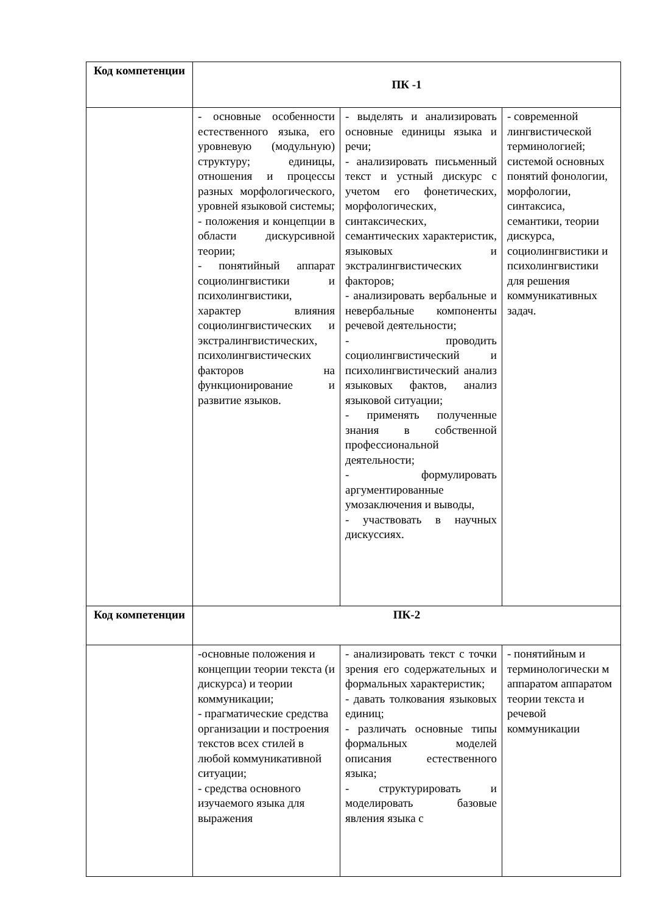| Код компетенции | ПК -1 | | |
| --- | --- | --- | --- |
| | - основные особенности естественного языка, его уровневую (модульную) структуру; единицы, отношения и процессы разных морфологического, уровней языковой системы; - положения и концепции в области дискурсивной теории; - понятийный аппарат социолингвистики и психолингвистики, характер влияния социолингвистических и экстралингвистических, психолингвистических факторов на функционирование и развитие языков. | - выделять и анализировать основные единицы языка и речи; - анализировать письменный текст и устный дискурс с учетом его фонетических, морфологических, синтаксических, семантических характеристик, языковых и экстралингвистических факторов; - анализировать вербальные и невербальные компоненты речевой деятельности; - проводить социолингвистический и психолингвистический анализ языковых фактов, анализ языковой ситуации; - применять полученные знания в собственной профессиональной деятельности; - формулировать аргументированные умозаключения и выводы, - участвовать в научных дискуссиях. | - современной лингвистической терминологией; системой основных понятий фонологии, морфологии, синтаксиса, семантики, теории дискурса, социолингвистики и психолингвистики для решения коммуникативных задач. |
| Код компетенции | ПК-2 | | |
| | -основные положения и концепции теории текста (и дискурса) и теории коммуникации; - прагматические средства организации и построения текстов всех стилей в любой коммуникативной ситуации; - средства основного изучаемого языка для выражения | - анализировать текст с точки зрения его содержательных и формальных характеристик; - давать толкования языковых единиц; - различать основные типы формальных моделей описания естественного языка; - структурировать и моделировать базовые явления языка с | - понятийным и терминологически м аппаратом аппаратом теории текста и речевой коммуникации |